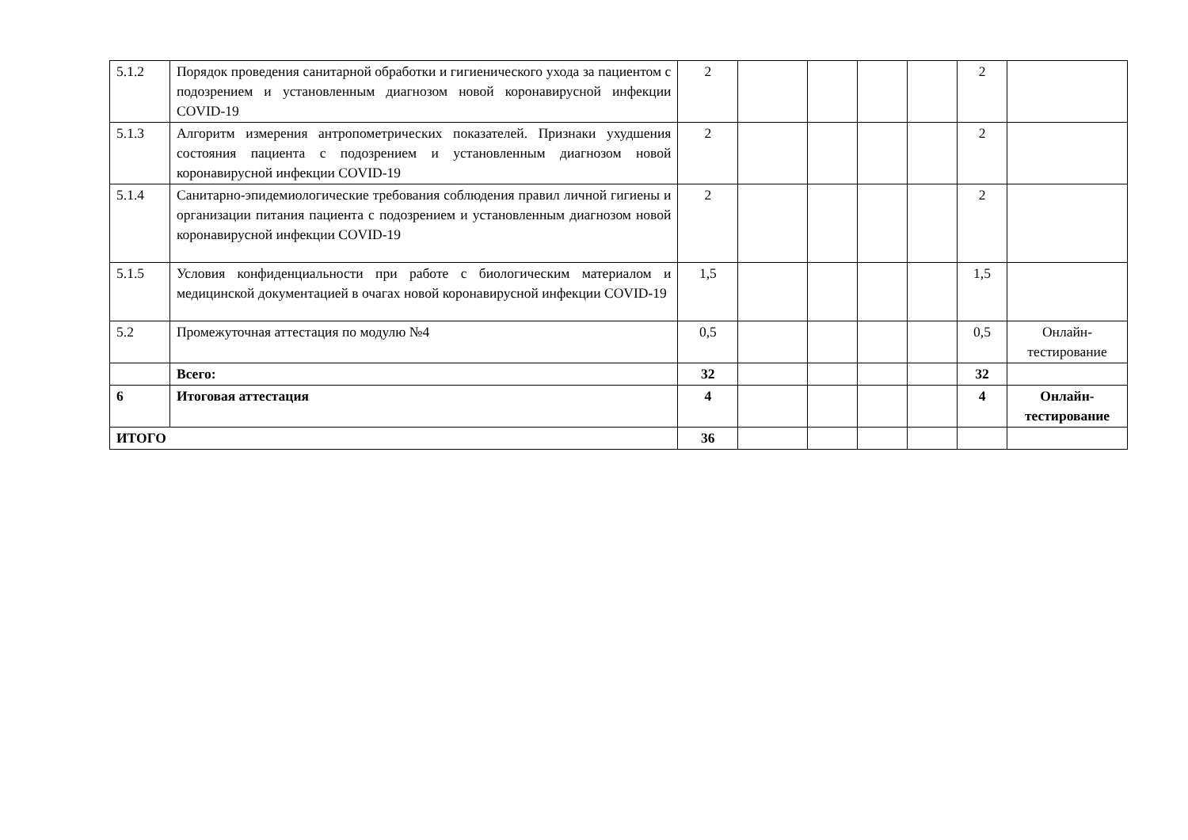| 5.1.2 | Порядок проведения санитарной обработки и гигиенического ухода за пациентом с подозрением и установленным диагнозом новой коронавирусной инфекции COVID-19 | 2 | | | | | 2 | |
| 5.1.3 | Алгоритм измерения антропометрических показателей. Признаки ухудшения состояния пациента с подозрением и установленным диагнозом новой коронавирусной инфекции COVID-19 | 2 | | | | | 2 | |
| 5.1.4 | Санитарно-эпидемиологические требования соблюдения правил личной гигиены и организации питания пациента с подозрением и установленным диагнозом новой коронавирусной инфекции COVID-19 | 2 | | | | | 2 | |
| 5.1.5 | Условия конфиденциальности при работе с биологическим материалом и медицинской документацией в очагах новой коронавирусной инфекции COVID-19 | 1,5 | | | | | 1,5 | |
| 5.2 | Промежуточная аттестация по модулю №4 | 0,5 | | | | | 0,5 | Онлайн-тестирование |
| | Всего: | 32 | | | | | 32 | |
| 6 | Итоговая аттестация | 4 | | | | | 4 | Онлайн-тестирование |
| ИТОГО | | 36 | | | | | | |